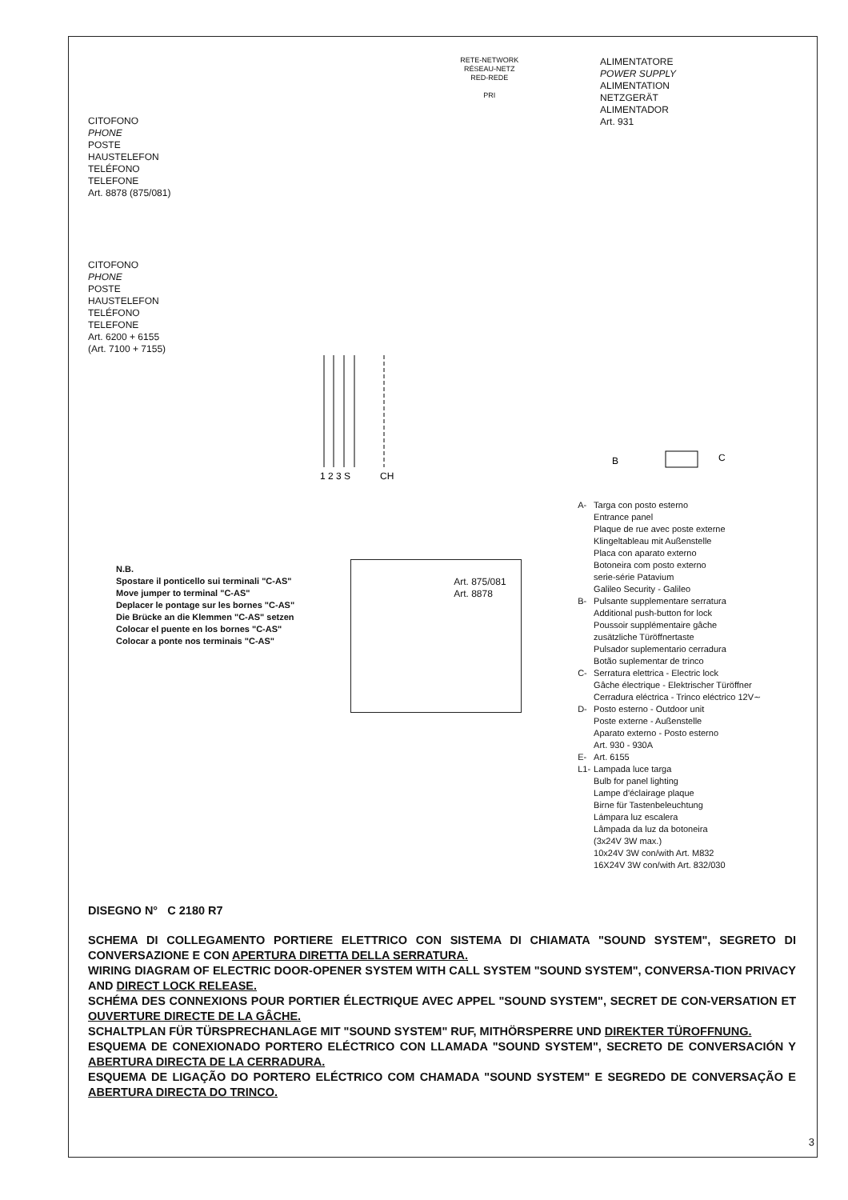CITOFONO
PHONE
POSTE
HAUSTELEFON
TELÉFONO
TELEFONE
Art. 8878 (875/081)
RETE-NETWORK
RÉSEAU-NETZ
RED-REDE
PRI
ALIMENTATORE
POWER SUPPLY
ALIMENTATION
NETZGERÄT
ALIMENTADOR
Art. 931
CITOFONO
PHONE
POSTE
HAUSTELEFON
TELÉFONO
TELEFONE
Art. 6200 + 6155
(Art. 7100 + 7155)
1 2 3 S
CH
B
C
N.B.
Spostare il ponticello sui terminali "C-AS"
Move jumper to terminal "C-AS"
Deplacer le pontage sur les bornes "C-AS"
Die Brücke an die Klemmen "C-AS" setzen
Colocar el puente en los bornes "C-AS"
Colocar a ponte nos terminais "C-AS"
Art. 875/081
Art. 8878
| A- | Targa con posto esterno Entrance panel Plaque de rue avec poste externe Klingeltableau mit Außenstelle Placa con aparato externo Botoneira com posto externo serie-série Patavium Galileo Security - Galileo |
| B- | Pulsante supplementare serratura Additional push-button for lock Poussoir supplémentaire gâche zusätzliche Türöffnertaste Pulsador suplementario cerradura Botão suplementar de trinco |
| C- | Serratura elettrica - Electric lock Gâche électrique - Elektrischer Türöffner Cerradura eléctrica - Trinco eléctrico 12V∼ |
| D- | Posto esterno - Outdoor unit Poste externe - Außenstelle Aparato externo - Posto esterno Art. 930 - 930A |
| E- | Art. 6155 |
| L1- | Lampada luce targa Bulb for panel lighting Lampe d'éclairage plaque Birne für Tastenbeleuchtung Lámpara luz escalera Lâmpada da luz da botoneira (3x24V 3W max.) 10x24V 3W con/with Art. M832 16X24V 3W con/with Art. 832/030 |
DISEGNO N° C 2180 R7
SCHEMA DI COLLEGAMENTO PORTIERE ELETTRICO CON SISTEMA DI CHIAMATA "SOUND SYSTEM", SEGRETO DI CONVERSAZIONE E CON APERTURA DIRETTA DELLA SERRATURA.
WIRING DIAGRAM OF ELECTRIC DOOR-OPENER SYSTEM WITH CALL SYSTEM "SOUND SYSTEM", CONVERSA-TION PRIVACY AND DIRECT LOCK RELEASE.
SCHÉMA DES CONNEXIONS POUR PORTIER ÉLECTRIQUE AVEC APPEL "SOUND SYSTEM", SECRET DE CON-VERSATION ET OUVERTURE DIRECTE DE LA GÂCHE.
SCHALTPLAN FÜR TÜRSPRECHANLAGE MIT "SOUND SYSTEM" RUF, MITHÖRSPERRE UND DIREKTER TÜROFFNUNG.
ESQUEMA DE CONEXIONADO PORTERO ELÉCTRICO CON LLAMADA "SOUND SYSTEM", SECRETO DE CONVERSACIÓN Y ABERTURA DIRECTA DE LA CERRADURA.
ESQUEMA DE LIGAÇÃO DO PORTERO ELÉCTRICO COM CHAMADA "SOUND SYSTEM" E SEGREDO DE CONVERSAÇÃO E ABERTURA DIRECTA DO TRINCO.
3